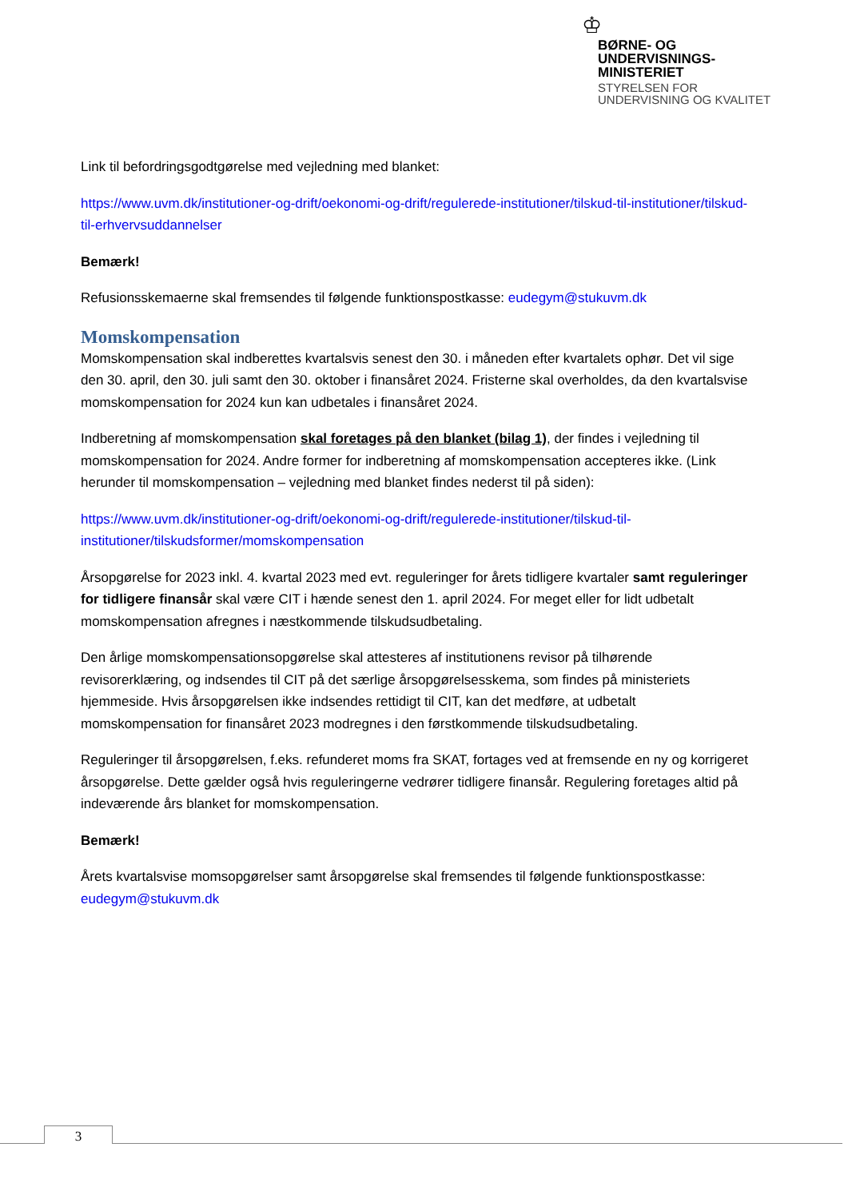♔
BØRNE- OG
UNDERVISNINGS-
MINISTERIET
STYRELSEN FOR
UNDERVISNING OG KVALITET
Link til befordringsgodtgørelse med vejledning med blanket:
https://www.uvm.dk/institutioner-og-drift/oekonomi-og-drift/regulerede-institutioner/tilskud-til-institutioner/tilskud-til-erhvervsuddannelser
Bemærk!
Refusionsskemaerne skal fremsendes til følgende funktionspostkasse: eudegym@stukuvm.dk
Momskompensation
Momskompensation skal indberettes kvartalsvis senest den 30. i måneden efter kvartalets ophør. Det vil sige den 30. april, den 30. juli samt den 30. oktober i finansåret 2024. Fristerne skal overholdes, da den kvartalsvise momskompensation for 2024 kun kan udbetales i finansåret 2024.
Indberetning af momskompensation skal foretages på den blanket (bilag 1), der findes i vejledning til momskompensation for 2024. Andre former for indberetning af momskompensation accepteres ikke. (Link herunder til momskompensation – vejledning med blanket findes nederst til på siden):
https://www.uvm.dk/institutioner-og-drift/oekonomi-og-drift/regulerede-institutioner/tilskud-til-institutioner/tilskudsformer/momskompensation
Årsopgørelse for 2023 inkl. 4. kvartal 2023 med evt. reguleringer for årets tidligere kvartaler samt reguleringer for tidligere finansår skal være CIT i hænde senest den 1. april 2024. For meget eller for lidt udbetalt momskompensation afregnes i næstkommende tilskudsudbetaling.
Den årlige momskompensationsopgørelse skal attesteres af institutionens revisor på tilhørende revisorerklæring, og indsendes til CIT på det særlige årsopgørelsesskema, som findes på ministeriets hjemmeside. Hvis årsopgørelsen ikke indsendes rettidigt til CIT, kan det medføre, at udbetalt momskompensation for finansåret 2023 modregnes i den førstkommende tilskudsudbetaling.
Reguleringer til årsopgørelsen, f.eks. refunderet moms fra SKAT, fortages ved at fremsende en ny og korrigeret årsopgørelse. Dette gælder også hvis reguleringerne vedrører tidligere finansår. Regulering foretages altid på indeværende års blanket for momskompensation.
Bemærk!
Årets kvartalsvise momsopgørelser samt årsopgørelse skal fremsendes til følgende funktionspostkasse: eudegym@stukuvm.dk
3